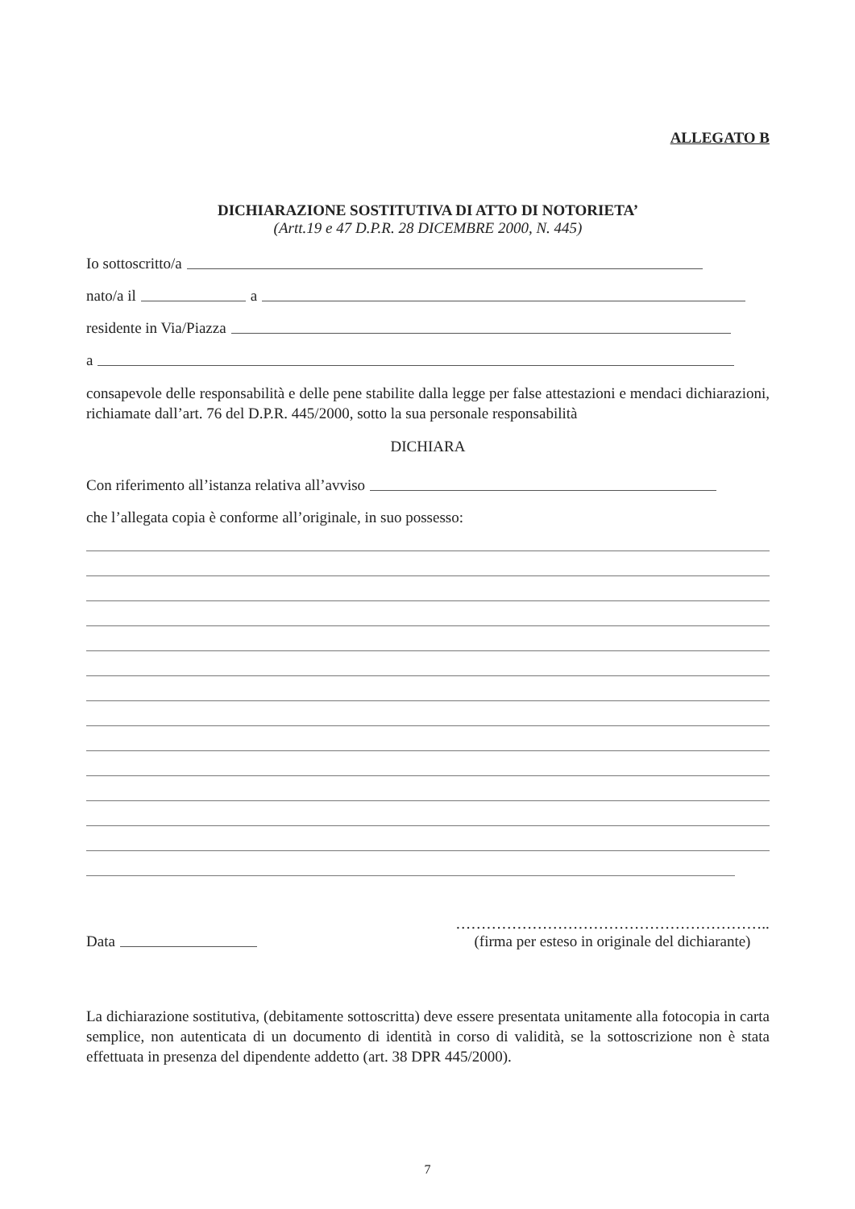ALLEGATO B
DICHIARAZIONE SOSTITUTIVA DI ATTO DI NOTORIETA’
(Artt.19 e 47 D.P.R. 28 DICEMBRE 2000, N. 445)
Io sottoscritto/a
nato/a il a
residente in Via/Piazza
a
consapevole delle responsabilità e delle pene stabilite dalla legge per false attestazioni e mendaci dichiarazioni, richiamate dall’art. 76 del D.P.R. 445/2000, sotto la sua personale responsabilità
DICHIARA
Con riferimento all’istanza relativa all’avviso
che l’allegata copia è conforme all’originale, in suo possesso:
Data ……………………………………………………..
(firma per esteso in originale del dichiarante)
La dichiarazione sostitutiva, (debitamente sottoscritta) deve essere presentata unitamente alla fotocopia in carta semplice, non autenticata di un documento di identità in corso di validità, se la sottoscrizione non è stata effettuata in presenza del dipendente addetto (art. 38 DPR 445/2000).
7